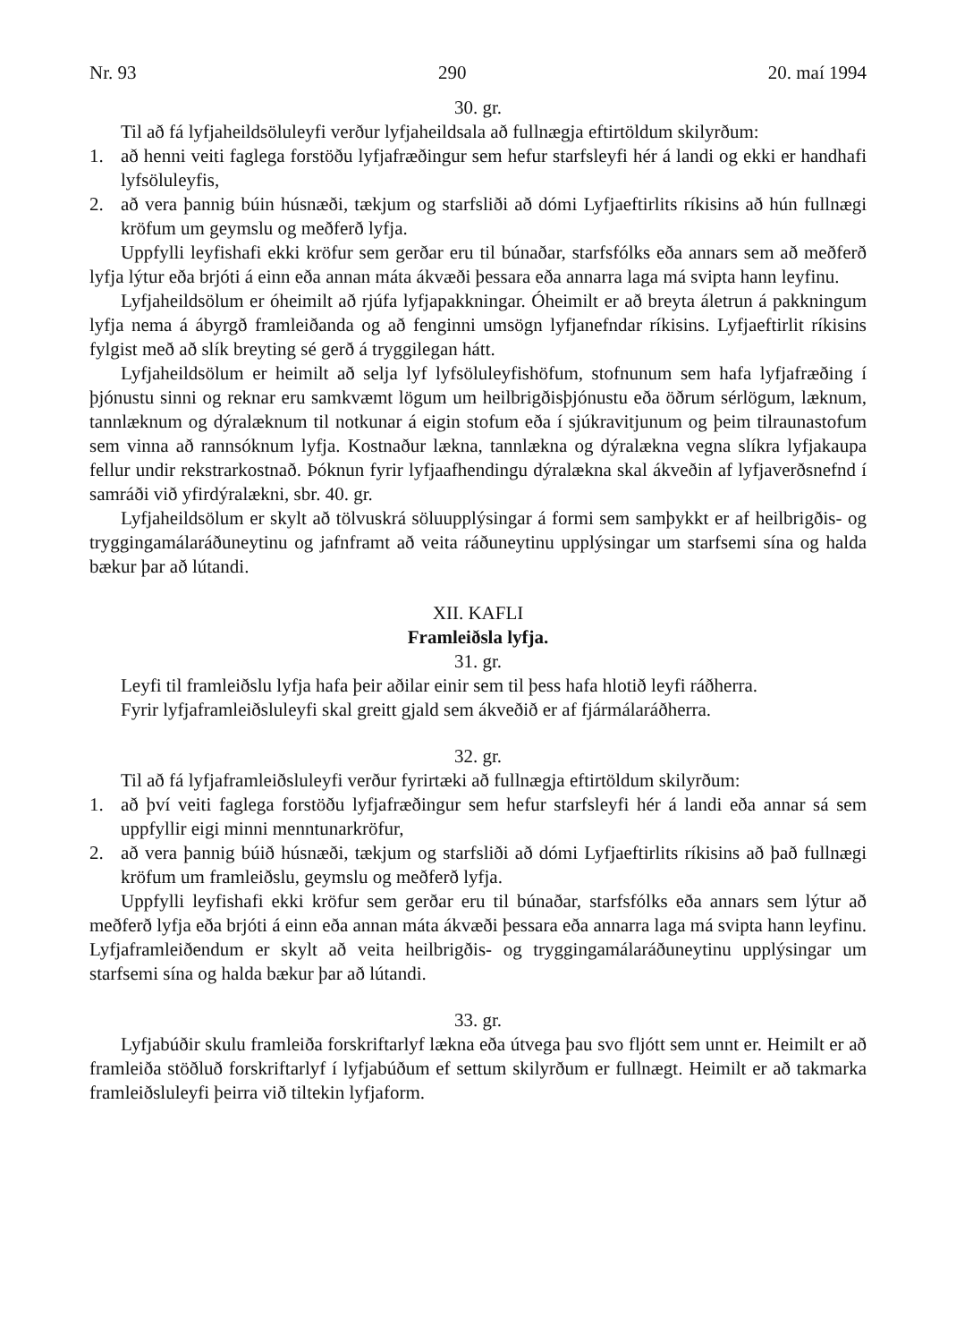Nr. 93 290 20. maí 1994
30. gr.
Til að fá lyfjaheildsöluleyfi verður lyfjaheildsala að fullnægja eftirtöldum skilyrðum:
1. að henni veiti faglega forstöðu lyfjafræðingur sem hefur starfsleyfi hér á landi og ekki er handhafi lyfsöluleyfis,
2. að vera þannig búin húsnæði, tækjum og starfsliði að dómi Lyfjaeftirlits ríkisins að hún fullnægi kröfum um geymslu og meðferð lyfja.
Uppfylli leyfishafi ekki kröfur sem gerðar eru til búnaðar, starfsfólks eða annars sem að meðferð lyfja lýtur eða brjóti á einn eða annan máta ákvæði þessara eða annarra laga má svipta hann leyfinu.
Lyfjaheildsölum er óheimilt að rjúfa lyfjapakkningar. Óheimilt er að breyta áletrun á pakkningum lyfja nema á ábyrgð framleiðanda og að fenginni umsögn lyfjanefndar ríkisins. Lyfjaeftirlit ríkisins fylgist með að slík breyting sé gerð á tryggilegan hátt.
Lyfjaheildsölum er heimilt að selja lyf lyfsöluleyfishöfum, stofnunum sem hafa lyfjafræðing í þjónustu sinni og reknar eru samkvæmt lögum um heilbrigðisþjónustu eða öðrum sérlögum, læknum, tannlæknum og dýralæknum til notkunar á eigin stofum eða í sjúkravitjunum og þeim tilraunastofum sem vinna að rannsóknum lyfja. Kostnaður lækna, tannlækna og dýralækna vegna slíkra lyfjakaupa fellur undir rekstrarkostnað. Þóknun fyrir lyfjaafhendingu dýralækna skal ákveðin af lyfjaverðsnefnd í samráði við yfirdýralækni, sbr. 40. gr.
Lyfjaheildsölum er skylt að tölvuskrá söluupplýsingar á formi sem samþykkt er af heilbrigðis- og tryggingamálaráðuneytinu og jafnframt að veita ráðuneytinu upplýsingar um starfsemi sína og halda bækur þar að lútandi.
XII. KAFLI
Framleiðsla lyfja.
31. gr.
Leyfi til framleiðslu lyfja hafa þeir aðilar einir sem til þess hafa hlotið leyfi ráðherra.
Fyrir lyfjaframleiðsluleyfi skal greitt gjald sem ákveðið er af fjármálaráðherra.
32. gr.
Til að fá lyfjaframleiðsluleyfi verður fyrirtæki að fullnægja eftirtöldum skilyrðum:
1. að því veiti faglega forstöðu lyfjafræðingur sem hefur starfsleyfi hér á landi eða annar sá sem uppfyllir eigi minni menntunarkröfur,
2. að vera þannig búið húsnæði, tækjum og starfsliði að dómi Lyfjaeftirlits ríkisins að það fullnægi kröfum um framleiðslu, geymslu og meðferð lyfja.
Uppfylli leyfishafi ekki kröfur sem gerðar eru til búnaðar, starfsfólks eða annars sem lýtur að meðferð lyfja eða brjóti á einn eða annan máta ákvæði þessara eða annarra laga má svipta hann leyfinu. Lyfjaframleiðendum er skylt að veita heilbrigðis- og tryggingamálaráðuneytinu upplýsingar um starfsemi sína og halda bækur þar að lútandi.
33. gr.
Lyfjabúðir skulu framleiða forskriftarlyf lækna eða útvega þau svo fljótt sem unnt er. Heimilt er að framleiða stöðluð forskriftarlyf í lyfjabúðum ef settum skilyrðum er fullnægt. Heimilt er að takmarka framleiðsluleyfi þeirra við tiltekin lyfjaform.